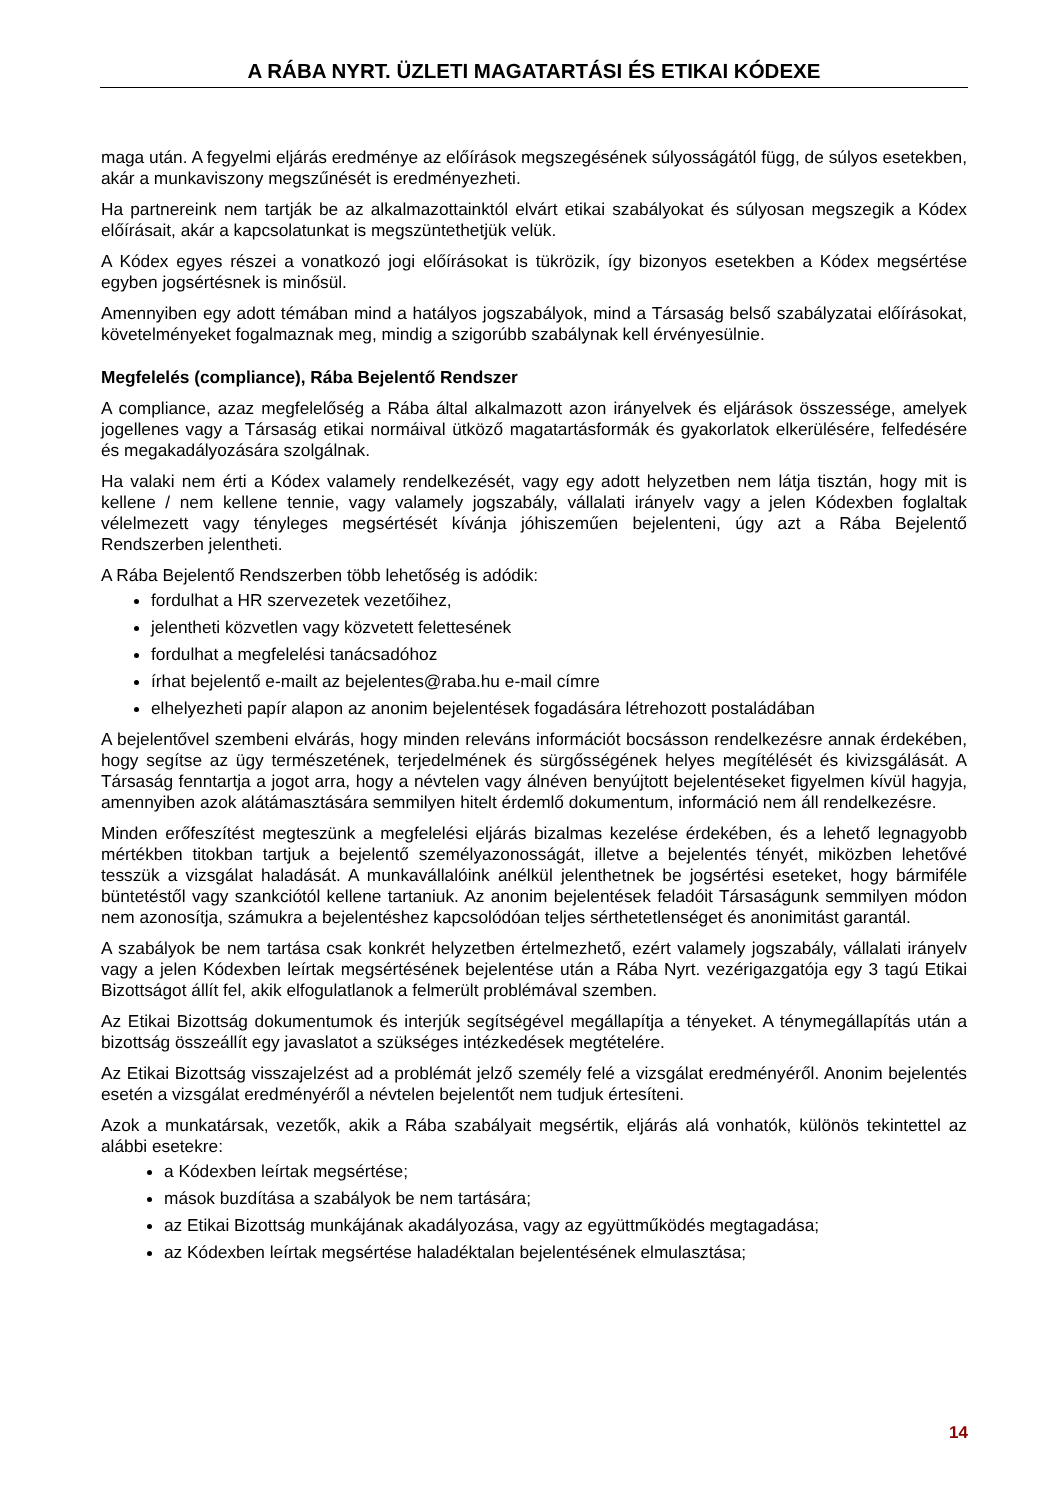A RÁBA NYRT. ÜZLETI MAGATARTÁSI ÉS ETIKAI KÓDEXE
maga után. A fegyelmi eljárás eredménye az előírások megszegésének súlyosságától függ, de súlyos esetekben, akár a munkaviszony megszűnését is eredményezheti.
Ha partnereink nem tartják be az alkalmazottainktól elvárt etikai szabályokat és súlyosan megszegik a Kódex előírásait, akár a kapcsolatunkat is megszüntethetjük velük.
A Kódex egyes részei a vonatkozó jogi előírásokat is tükrözik, így bizonyos esetekben a Kódex megsértése egyben jogsértésnek is minősül.
Amennyiben egy adott témában mind a hatályos jogszabályok, mind a Társaság belső szabályzatai előírásokat, követelményeket fogalmaznak meg, mindig a szigorúbb szabálynak kell érvényesülnie.
Megfelelés (compliance), Rába Bejelentő Rendszer
A compliance, azaz megfelelőség a Rába által alkalmazott azon irányelvek és eljárások összessége, amelyek jogellenes vagy a Társaság etikai normáival ütköző magatartásformák és gyakorlatok elkerülésére, felfedésére és megakadályozására szolgálnak.
Ha valaki nem érti a Kódex valamely rendelkezését, vagy egy adott helyzetben nem látja tisztán, hogy mit is kellene / nem kellene tennie, vagy valamely jogszabály, vállalati irányelv vagy a jelen Kódexben foglaltak vélelmezett vagy tényleges megsértését kívánja jóhiszeműen bejelenteni, úgy azt a Rába Bejelentő Rendszerben jelentheti.
A Rába Bejelentő Rendszerben több lehetőség is adódik:
fordulhat a HR szervezetek vezetőihez,
jelentheti közvetlen vagy közvetett felettesének
fordulhat a megfelelési tanácsadóhoz
írhat bejelentő e-mailt az bejelentes@raba.hu e-mail címre
elhelyezheti papír alapon az anonim bejelentések fogadására létrehozott postaládában
A bejelentővel szembeni elvárás, hogy minden releváns információt bocsásson rendelkezésre annak érdekében, hogy segítse az ügy természetének, terjedelmének és sürgősségének helyes megítélését és kivizsgálását. A Társaság fenntartja a jogot arra, hogy a névtelen vagy álnéven benyújtott bejelentéseket figyelmen kívül hagyja, amennyiben azok alátámasztására semmilyen hitelt érdemlő dokumentum, információ nem áll rendelkezésre.
Minden erőfeszítést megteszünk a megfelelési eljárás bizalmas kezelése érdekében, és a lehető legnagyobb mértékben titokban tartjuk a bejelentő személyazonosságát, illetve a bejelentés tényét, miközben lehetővé tesszük a vizsgálat haladását. A munkavállalóink anélkül jelenthetnek be jogsértési eseteket, hogy bármiféle büntetéstől vagy szankciótól kellene tartaniuk. Az anonim bejelentések feladóit Társaságunk semmilyen módon nem azonosítja, számukra a bejelentéshez kapcsolódóan teljes sérthetetlenséget és anonimitást garantál.
A szabályok be nem tartása csak konkrét helyzetben értelmezhető, ezért valamely jogszabály, vállalati irányelv vagy a jelen Kódexben leírtak megsértésének bejelentése után a Rába Nyrt. vezérigazgatója egy 3 tagú Etikai Bizottságot állít fel, akik elfogulatlanok a felmerült problémával szemben.
Az Etikai Bizottság dokumentumok és interjúk segítségével megállapítja a tényeket. A ténymegállapítás után a bizottság összeállít egy javaslatot a szükséges intézkedések megtételére.
Az Etikai Bizottság visszajelzést ad a problémát jelző személy felé a vizsgálat eredményéről. Anonim bejelentés esetén a vizsgálat eredményéről a névtelen bejelentőt nem tudjuk értesíteni.
Azok a munkatársak, vezetők, akik a Rába szabályait megsértik, eljárás alá vonhatók, különös tekintettel az alábbi esetekre:
a Kódexben leírtak megsértése;
mások buzdítása a szabályok be nem tartására;
az Etikai Bizottság munkájának akadályozása, vagy az együttműködés megtagadása;
az Kódexben leírtak megsértése haladéktalan bejelentésének elmulasztása;
14